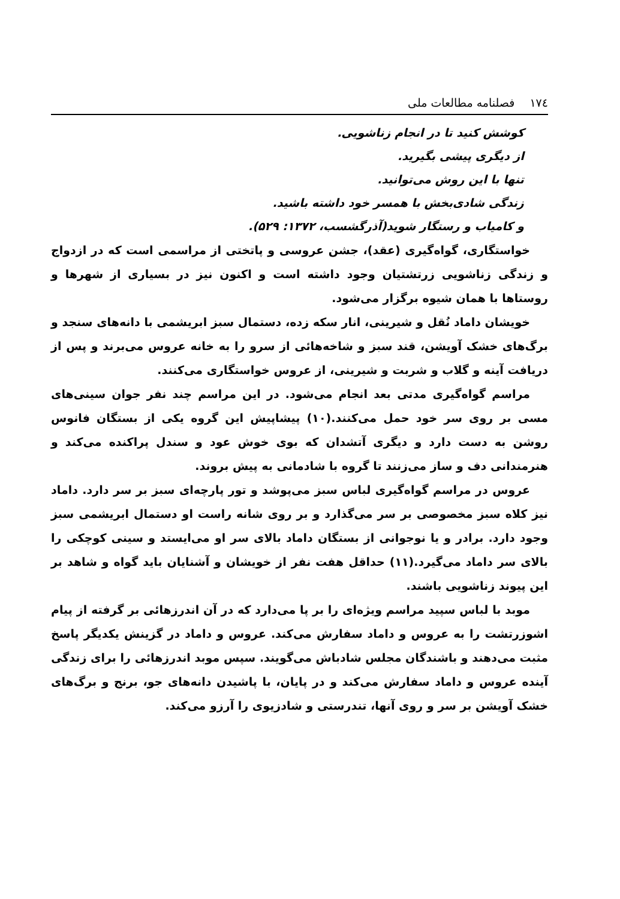۱۷٤ فصلنامه مطالعات ملی
کوشش کنید تا در انجام زناشویی.
از دیگری پیشی بگیرید.
تنها با این روش می‌توانید.
زندگی شادی‌بخش با همسر خود داشته باشید.
و کامیاب و رستگار شوید(آذرگشسب، ۱۳۷۲: ۵۲۹).
خواستگاری، گواه‌گیری (عقد)، جشن عروسی و پاتختی از مراسمی است که در ازدواج و زندگی زناشویی زرتشتیان وجود داشته است و اکنون نیز در بسیاری از شهرها و روستاها با همان شیوه برگزار می‌شود.
خویشان داماد نُقل و شیرینی، انار سکه زده، دستمال سبز ابریشمی با دانه‌های سنجد و برگ‌های خشک آویشن، قند سبز و شاخه‌هائی از سرو را به خانه عروس می‌برند و پس از دریافت آینه و گلاب و شربت و شیرینی، از عروس خواستگاری می‌کنند.
مراسم گواه‌گیری مدتی بعد انجام می‌شود. در این مراسم چند نفر جوان سینی‌های مسی بر روی سر خود حمل می‌کنند.(۱۰) پیشاپیش این گروه یکی از بستگان فانوس روشن به دست دارد و دیگری آتشدان که بوی خوش عود و سندل پراکنده می‌کند و هنرمندانی دف و ساز می‌زنند تا گروه با شادمانی به پیش بروند.
عروس در مراسم گواه‌گیری لباس سبز می‌پوشد و تور پارچه‌ای سبز بر سر دارد. داماد نیز کلاه سبز مخصوصی بر سر می‌گذارد و بر روی شانه راست او دستمال ابریشمی سبز وجود دارد. برادر و یا نوجوانی از بستگان داماد بالای سر او می‌ایستد و سینی کوچکی را بالای سر داماد می‌گیرد.(۱۱) حداقل هفت نفر از خویشان و آشنایان باید گواه و شاهد بر این پیوند زناشویی باشند.
موبد با لباس سپید مراسم ویژه‌ای را بر پا می‌دارد که در آن اندرزهائی بر گرفته از پیام اشوزرتشت را به عروس و داماد سفارش می‌کند. عروس و داماد در گزینش یکدیگر پاسخ مثبت می‌دهند و باشندگان مجلس شادباش می‌گویند. سپس موبد اندرزهائی را برای زندگی آینده عروس و داماد سفارش می‌کند و در پایان، با پاشیدن دانه‌های جو، برنج و برگ‌های خشک آویشن بر سر و روی آنها، تندرستی و شادزیوی را آرزو می‌کند.